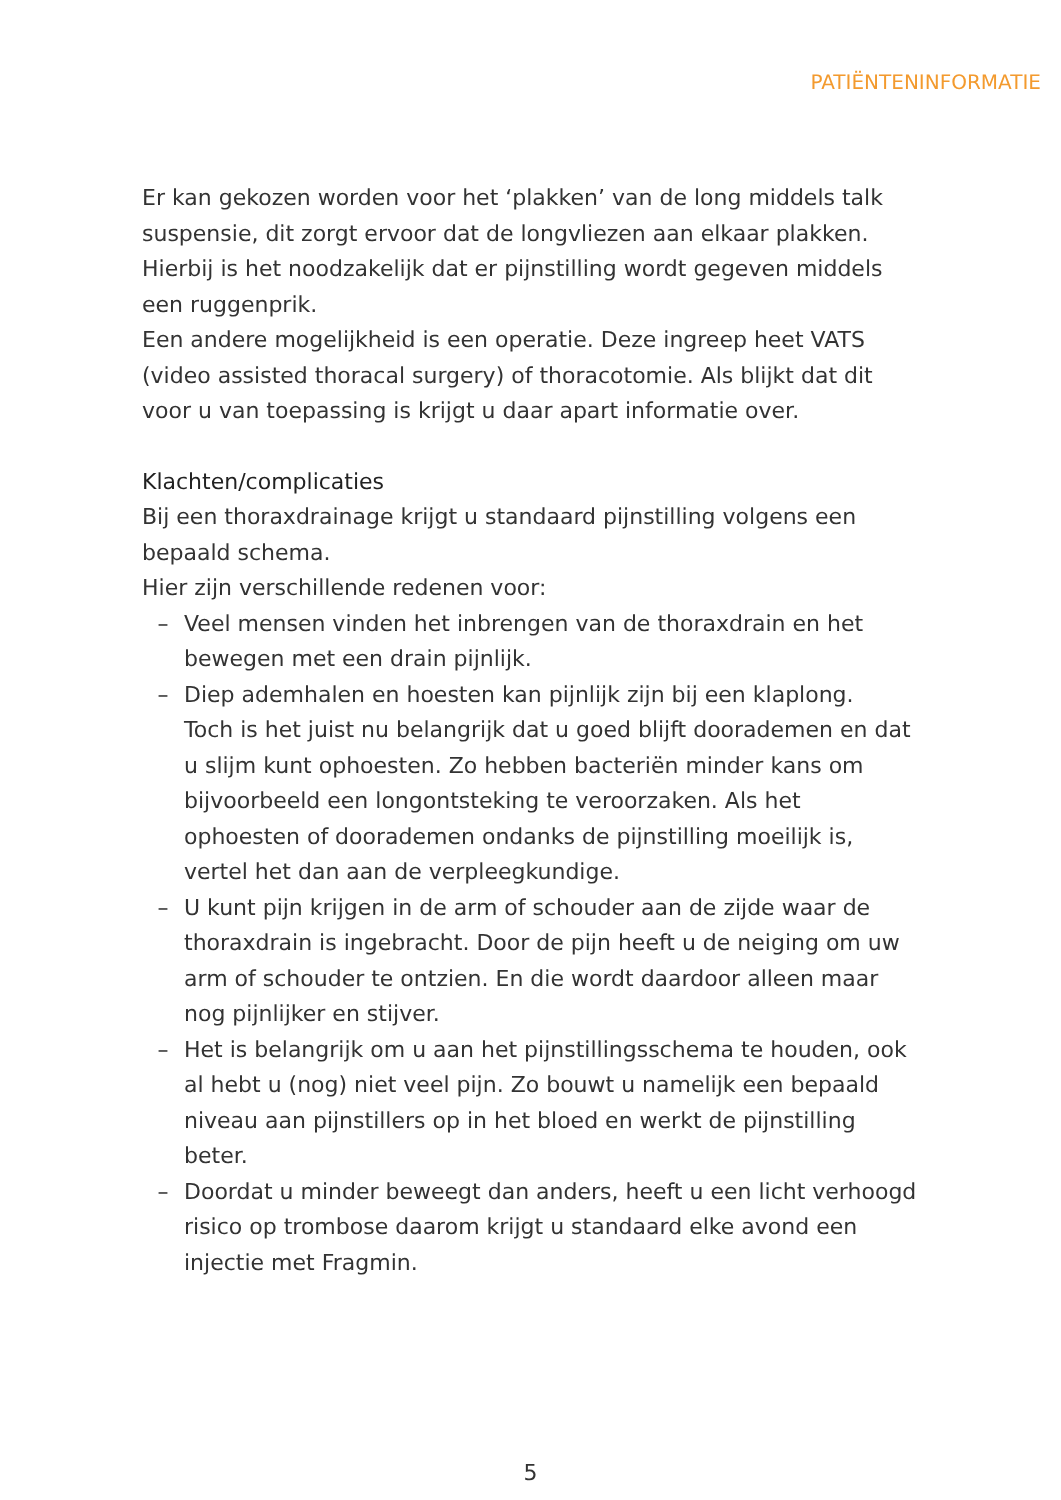PATIËNTENINFORMATIE
Er kan gekozen worden voor het ‘plakken’ van de long middels talk suspensie, dit zorgt ervoor dat de longvliezen aan elkaar plakken.
Hierbij is het noodzakelijk dat er pijnstilling wordt gegeven middels een ruggenprik.
Een andere mogelijkheid is een operatie. Deze ingreep heet VATS (video assisted thoracal surgery) of thoracotomie. Als blijkt dat dit voor u van toepassing is krijgt u daar apart informatie over.
Klachten/complicaties
Bij een thoraxdrainage krijgt u standaard pijnstilling volgens een bepaald schema.
Hier zijn verschillende redenen voor:
– Veel mensen vinden het inbrengen van de thoraxdrain en het bewegen met een drain pijnlijk.
– Diep ademhalen en hoesten kan pijnlijk zijn bij een klaplong.
Toch is het juist nu belangrijk dat u goed blijft doorademen en dat u slijm kunt ophoesten. Zo hebben bacteriën minder kans om bijvoorbeeld een longontsteking te veroorzaken. Als het ophoesten of doorademen ondanks de pijnstilling moeilijk is, vertel het dan aan de verpleegkundige.
– U kunt pijn krijgen in de arm of schouder aan de zijde waar de thoraxdrain is ingebracht. Door de pijn heeft u de neiging om uw arm of schouder te ontzien. En die wordt daardoor alleen maar nog pijnlijker en stijver.
– Het is belangrijk om u aan het pijnstillingsschema te houden, ook al hebt u (nog) niet veel pijn. Zo bouwt u namelijk een bepaald niveau aan pijnstillers op in het bloed en werkt de pijnstilling beter.
– Doordat u minder beweegt dan anders, heeft u een licht verhoogd risico op trombose daarom krijgt u standaard elke avond een injectie met Fragmin.
5